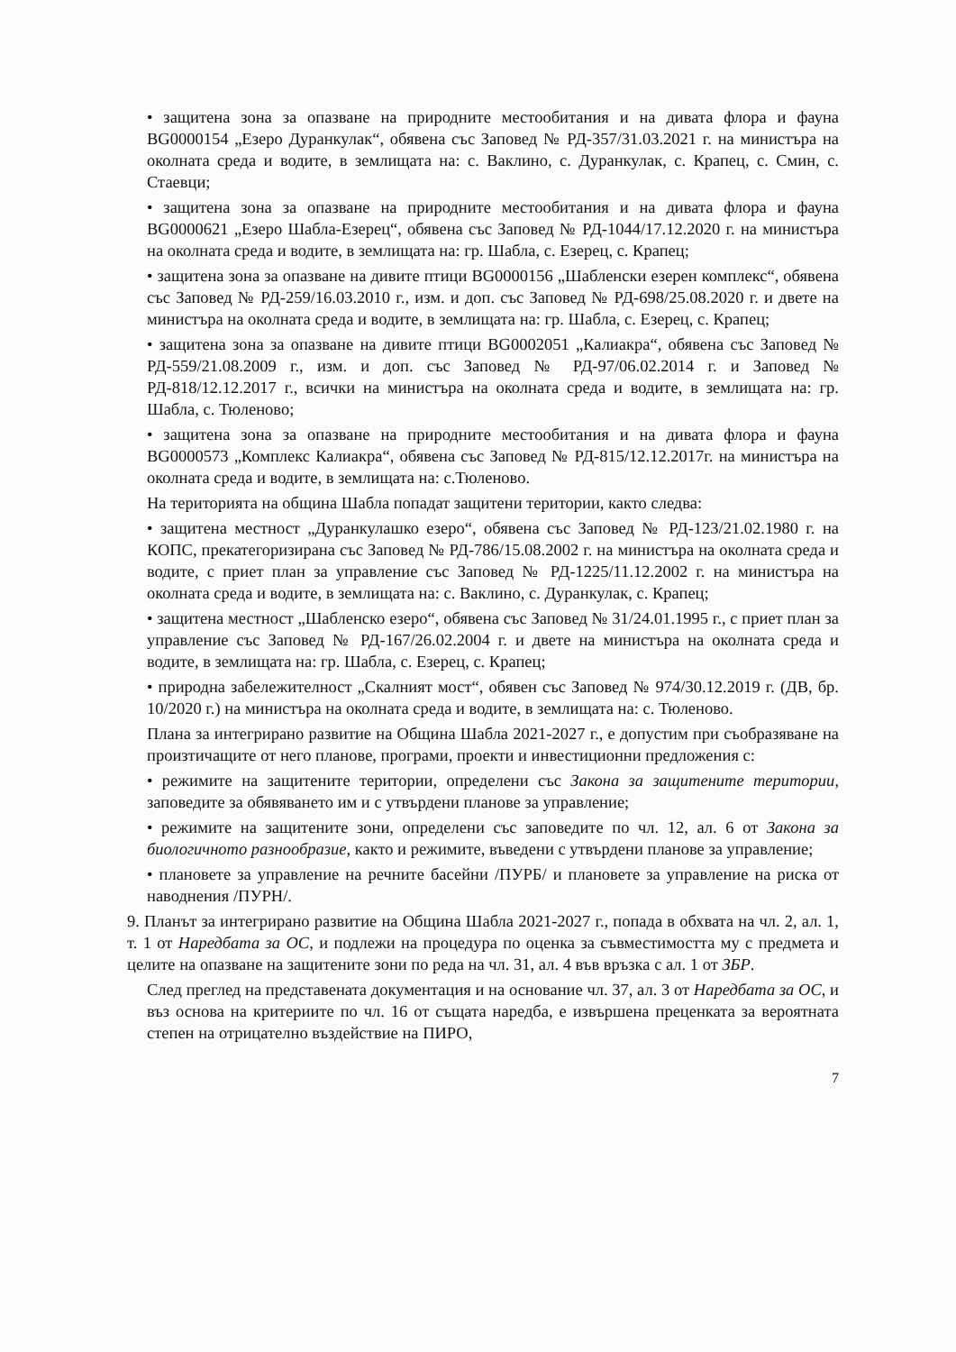• защитена зона за опазване на природните местообитания и на дивата флора и фауна BG0000154 „Езеро Дуранкулак“, обявена със Заповед № РД-357/31.03.2021 г. на министъра на околната среда и водите, в землищата на: с. Ваклино, с. Дуранкулак, с. Крапец, с. Смин, с. Стаевци;
• защитена зона за опазване на природните местообитания и на дивата флора и фауна BG0000621 „Езеро Шабла-Езерец“, обявена със Заповед № РД-1044/17.12.2020 г. на министъра на околната среда и водите, в землищата на: гр. Шабла, с. Езерец, с. Крапец;
• защитена зона за опазване на дивите птици BG0000156 „Шабленски езерен комплекс“, обявена със Заповед № РД-259/16.03.2010 г., изм. и доп. със Заповед № РД-698/25.08.2020 г. и двете на министъра на околната среда и водите, в землищата на: гр. Шабла, с. Езерец, с. Крапец;
• защитена зона за опазване на дивите птици BG0002051 „Калиакра“, обявена със Заповед № РД-559/21.08.2009 г., изм. и доп. със Заповед № РД-97/06.02.2014 г. и Заповед № РД-818/12.12.2017 г., всички на министъра на околната среда и водите, в землищата на: гр. Шабла, с. Тюленово;
• защитена зона за опазване на природните местообитания и на дивата флора и фауна BG0000573 „Комплекс Калиакра“, обявена със Заповед № РД-815/12.12.2017г. на министъра на околната среда и водите, в землищата на: с.Тюленово.
На територията на община Шабла попадат защитени територии, както следва:
• защитена местност „Дуранкулашко езеро“, обявена със Заповед № РД-123/21.02.1980 г. на КОПС, прекатегоризирана със Заповед № РД-786/15.08.2002 г. на министъра на околната среда и водите, с приет план за управление със Заповед № РД-1225/11.12.2002 г. на министъра на околната среда и водите, в землищата на: с. Ваклино, с. Дуранкулак, с. Крапец;
• защитена местност „Шабленско езеро“, обявена със Заповед № 31/24.01.1995 г., с приет план за управление със Заповед № РД-167/26.02.2004 г. и двете на министъра на околната среда и водите, в землищата на: гр. Шабла, с. Езерец, с. Крапец;
• природна забележителност „Скалният мост“, обявен със Заповед № 974/30.12.2019 г. (ДВ, бр. 10/2020 г.) на министъра на околната среда и водите, в землищата на: с. Тюленово.
Плана за интегрирано развитие на Община Шабла 2021-2027 г., е допустим при съобразяване на произтичащите от него планове, програми, проекти и инвестиционни предложения с:
• режимите на защитените територии, определени със Закона за защитените територии, заповедите за обявяването им и с утвърдени планове за управление;
• режимите на защитените зони, определени със заповедите по чл. 12, ал. 6 от Закона за биологичното разнообразие, както и режимите, въведени с утвърдени планове за управление;
• плановете за управление на речните басейни /ПУРБ/ и плановете за управление на риска от наводнения /ПУРН/.
9. Планът за интегрирано развитие на Община Шабла 2021-2027 г., попада в обхвата на чл. 2, ал. 1, т. 1 от Наредбата за ОС, и подлежи на процедура по оценка за съвместимостта му с предмета и целите на опазване на защитените зони по реда на чл. 31, ал. 4 във връзка с ал. 1 от ЗБР.
След преглед на представената документация и на основание чл. 37, ал. 3 от Наредбата за ОС, и въз основа на критериите по чл. 16 от същата наредба, е извършена преценката за вероятната степен на отрицателно въздействие на ПИРО,
7